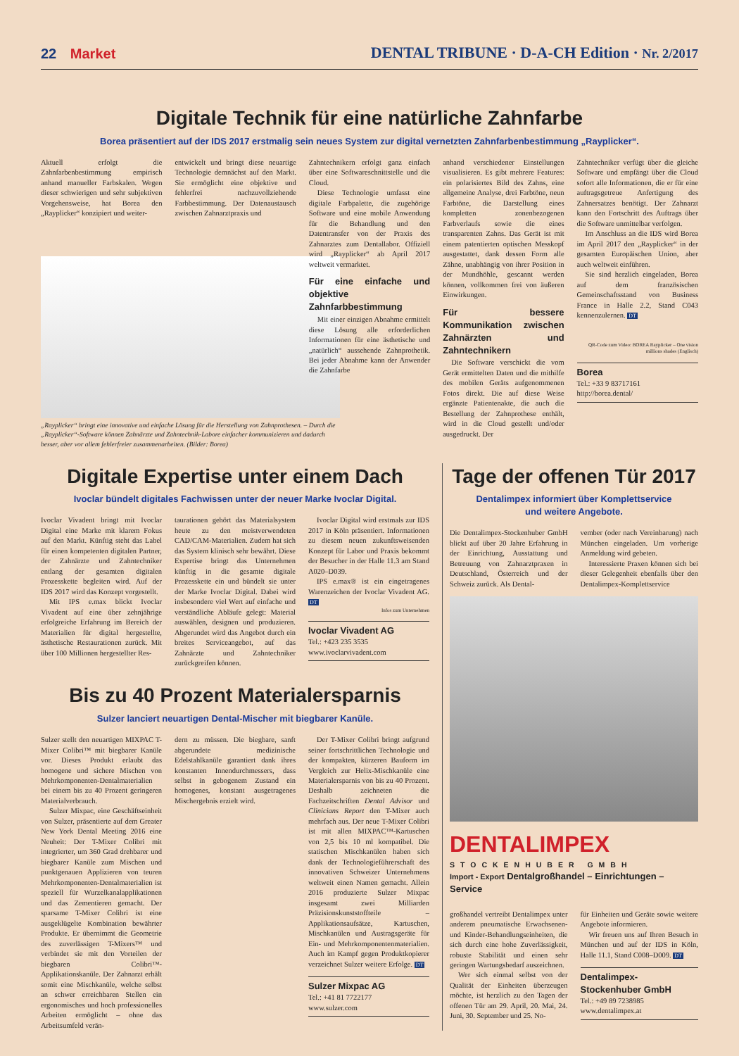22 Market
DENTAL TRIBUNE · D-A-CH Edition · Nr. 2/2017
Digitale Technik für eine natürliche Zahnfarbe
Borea präsentiert auf der IDS 2017 erstmalig sein neues System zur digital vernetzten Zahnfarbenbestimmung „Rayplicker“.
Aktuell erfolgt die Zahnfarbenbestimmung empirisch anhand manueller Farbskalen. Wegen dieser schwierigen und sehr subjektiven Vorgehensweise, hat Borea den „Rayplicker“ konzipiert und weiter-
entwickelt und bringt diese neuartige Technologie demnächst auf den Markt. Sie ermöglicht eine objektive und fehlerfrei nachzuvollziehende Farbbestimmung. Der Datenaustausch zwischen Zahnarztpraxis und
Zahntechnikern erfolgt ganz einfach über eine Softwareschnittstelle und die Cloud.
Diese Technologie umfasst eine digitale Farbpalette, die zugehörige Software und eine mobile Anwendung für die Behandlung und den Datentransfer von der Praxis des Zahnarztes zum Dentallabor. Offiziell wird „Rayplicker“ ab April 2017 weltweit vermarktet.
Für eine einfache und objektive Zahnfarbbestimmung
Mit einer einzigen Abnahme ermittelt diese Lösung alle erforderlichen Informationen für eine ästhetische und „natürlich“ aussehende Zahnprothetik. Bei jeder Abnahme kann der Anwender die Zahnfarbe
anhand verschiedener Einstellungen visualisieren. Es gibt mehrere Features: ein polarisiertes Bild des Zahns, eine allgemeine Analyse, drei Farbtöne, neun Farbtöne, die Darstellung eines kompletten zonenbezogenen Farbverlaufs sowie die eines transparenten Zahns. Das Gerät ist mit einem patentierten optischen Messkopf ausgestattet, dank dessen Form alle Zähne, unabhängig von ihrer Position in der Mundhöhle, gescannt werden können, vollkommen frei von äußeren Einwirkungen.
Für bessere Kommunikation zwischen Zahnärzten und Zahntechnikern
Die Software verschickt die vom Gerät ermittelten Daten und die mithilfe des mobilen Geräts aufgenommenen Fotos direkt. Die auf diese Weise ergänzte Patientenakte, die auch die Bestellung der Zahnprothese enthält, wird in die Cloud gestellt und/oder ausgedruckt. Der
Zahntechniker verfügt über die gleiche Software und empfängt über die Cloud sofort alle Informationen, die er für eine auftragsgetreue Anfertigung des Zahnersatzes benötigt. Der Zahnarzt kann den Fortschritt des Auftrags über die Software unmittelbar verfolgen.
Im Anschluss an die IDS wird Borea im April 2017 den „Rayplicker“ in der gesamten Europäischen Union, aber auch weltweit einführen.
Sie sind herzlich eingeladen, Borea auf dem französischen Gemeinschaftsstand von Business France in Halle 2.2, Stand C043 kennenzulernen. DT
QR-Code zum Video: BOREA Rayplicker – One vision millions shades (Englisch)
Borea
Tel.: +33 9 83717161
http://borea.dental/
„Rayplicker“ bringt eine innovative und einfache Lösung für die Herstellung von Zahnprothesen. – Durch die „Rayplicker“-Software können Zahnärzte und Zahntechnik-Labore einfacher kommunizieren und dadurch besser, aber vor allem fehlerfreier zusammenarbeiten. (Bilder: Borea)
Digitale Expertise unter einem Dach
Ivoclar bündelt digitales Fachwissen unter der neuer Marke Ivoclar Digital.
Ivoclar Vivadent bringt mit Ivoclar Digital eine Marke mit klarem Fokus auf den Markt. Künftig steht das Label für einen kompetenten digitalen Partner, der Zahnärzte und Zahntechniker entlang der gesamten digitalen Prozesskette begleiten wird. Auf der IDS 2017 wird das Konzept vorgestellt.
Mit IPS e.max blickt Ivoclar Vivadent auf eine über zehnjährige erfolgreiche Erfahrung im Bereich der Materialien für digital hergestellte, ästhetische Restaurationen zurück. Mit über 100 Millionen hergestellter Res-
taurationen gehört das Materialsystem heute zu den meistverwendeten CAD/CAM-Materialien. Zudem hat sich das System klinisch sehr bewährt. Diese Expertise bringt das Unternehmen künftig in die gesamte digitale Prozesskette ein und bündelt sie unter der Marke Ivoclar Digital. Dabei wird insbesondere viel Wert auf einfache und verständliche Abläufe gelegt: Material auswählen, designen und produzieren. Abgerundet wird das Angebot durch ein breites Serviceangebot, auf das Zahnärzte und Zahntechniker zurückgreifen können.
Ivoclar Digital wird erstmals zur IDS 2017 in Köln präsentiert. Informationen zu diesem neuen zukunftsweisenden Konzept für Labor und Praxis bekommt der Besucher in der Halle 11.3 am Stand A020–D039.
IPS e.max® ist ein eingetragenes Warenzeichen der Ivoclar Vivadent AG. DT
Infos zum Unternehmen
Ivoclar Vivadent AG
Tel.: +423 235 3535
www.ivoclarvivadent.com
Bis zu 40 Prozent Materialersparnis
Sulzer lanciert neuartigen Dental-Mischer mit biegbarer Kanüle.
Sulzer stellt den neuartigen MIXPAC T-Mixer Colibri™ mit biegbarer Kanüle vor. Dieses Produkt erlaubt das homogene und sichere Mischen von Mehrkomponenten-Dentalmaterialien bei einem bis zu 40 Prozent geringeren Materialverbrauch.
Sulzer Mixpac, eine Geschäftseinheit von Sulzer, präsentierte auf dem Greater New York Dental Meeting 2016 eine Neuheit: Der T-Mixer Colibri mit integrierter, um 360 Grad drehbarer und biegbarer Kanüle zum Mischen und punktgenauen Applizieren von teuren Mehrkomponenten-Dentalmaterialien ist speziell für Wurzelkanalapplikationen und das Zementieren gemacht. Der sparsame T-Mixer Colibri ist eine ausgeklügelte Kombination bewährter Produkte. Er übernimmt die Geometrie des zuverlässigen T-Mixers™ und verbindet sie mit den Vorteilen der biegbaren Colibri™-Applikationskanüle. Der Zahnarzt erhält somit eine Mischkanüle, welche selbst an schwer erreichbaren Stellen ein ergonomisches und hoch professionelles Arbeiten ermöglicht – ohne das Arbeitsumfeld verän-
dern zu müssen. Die biegbare, sanft abgerundete medizinische Edelstahlkanüle garantiert dank ihres konstanten Innendurchmessers, dass selbst in gebogenem Zustand ein homogenes, konstant ausgetragenes Mischergebnis erzielt wird.
Der T-Mixer Colibri bringt aufgrund seiner fortschrittlichen Technologie und der kompakten, kürzeren Bauform im Vergleich zur Helix-Mischkanüle eine Materialersparnis von bis zu 40 Prozent. Deshalb zeichneten die Fachzeitschriften Dental Advisor und Clinicians Report den T-Mixer auch mehrfach aus. Der neue T-Mixer Colibri ist mit allen MIXPAC™-Kartuschen von 2,5 bis 10 ml kompatibel. Die statischen Mischkanülen haben sich dank der Technologieführerschaft des innovativen Schweizer Unternehmens weltweit einen Namen gemacht. Allein 2016 produzierte Sulzer Mixpac insgesamt zwei Milliarden Präzisionskunststoffteile – Applikationsaufsätze, Kartuschen, Mischkanülen und Austragsgeräte für Ein- und Mehrkomponentenmaterialien. Auch im Kampf gegen Produktkopierer verzeichnet Sulzer weitere Erfolge. DT
Sulzer Mixpac AG
Tel.: +41 81 7722177
www.sulzer.com
Tage der offenen Tür 2017
Dentalimpex informiert über Komplettservice
und weitere Angebote.
Die Dentalimpex-Stockenhuber GmbH blickt auf über 20 Jahre Erfahrung in der Einrichtung, Ausstattung und Betreuung von Zahnarztpraxen in Deutschland, Österreich und der Schweiz zurück. Als Dental-
vember (oder nach Vereinbarung) nach München eingeladen. Um vorherige Anmeldung wird gebeten.
Interessierte Praxen können sich bei dieser Gelegenheit ebenfalls über den Dentalimpex-Komplettservice
DENTALIMPEX
STOCKENHUBER GMBH
Import - Export Dentalgroßhandel – Einrichtungen – Service
großhandel vertreibt Dentalimpex unter anderem pneumatische Erwachsenen- und Kinder-Behandlungseinheiten, die sich durch eine hohe Zuverlässigkeit, robuste Stabilität und einen sehr geringen Wartungsbedarf auszeichnen.
Wer sich einmal selbst von der Qualität der Einheiten überzeugen möchte, ist herzlich zu den Tagen der offenen Tür am 29. April, 20. Mai, 24. Juni, 30. September und 25. No-
für Einheiten und Geräte sowie weitere Angebote informieren.
Wir freuen uns auf Ihren Besuch in München und auf der IDS in Köln, Halle 11.1, Stand C008–D009. DT
Dentalimpex-Stockenhuber GmbH
Tel.: +49 89 7238985
www.dentalimpex.at